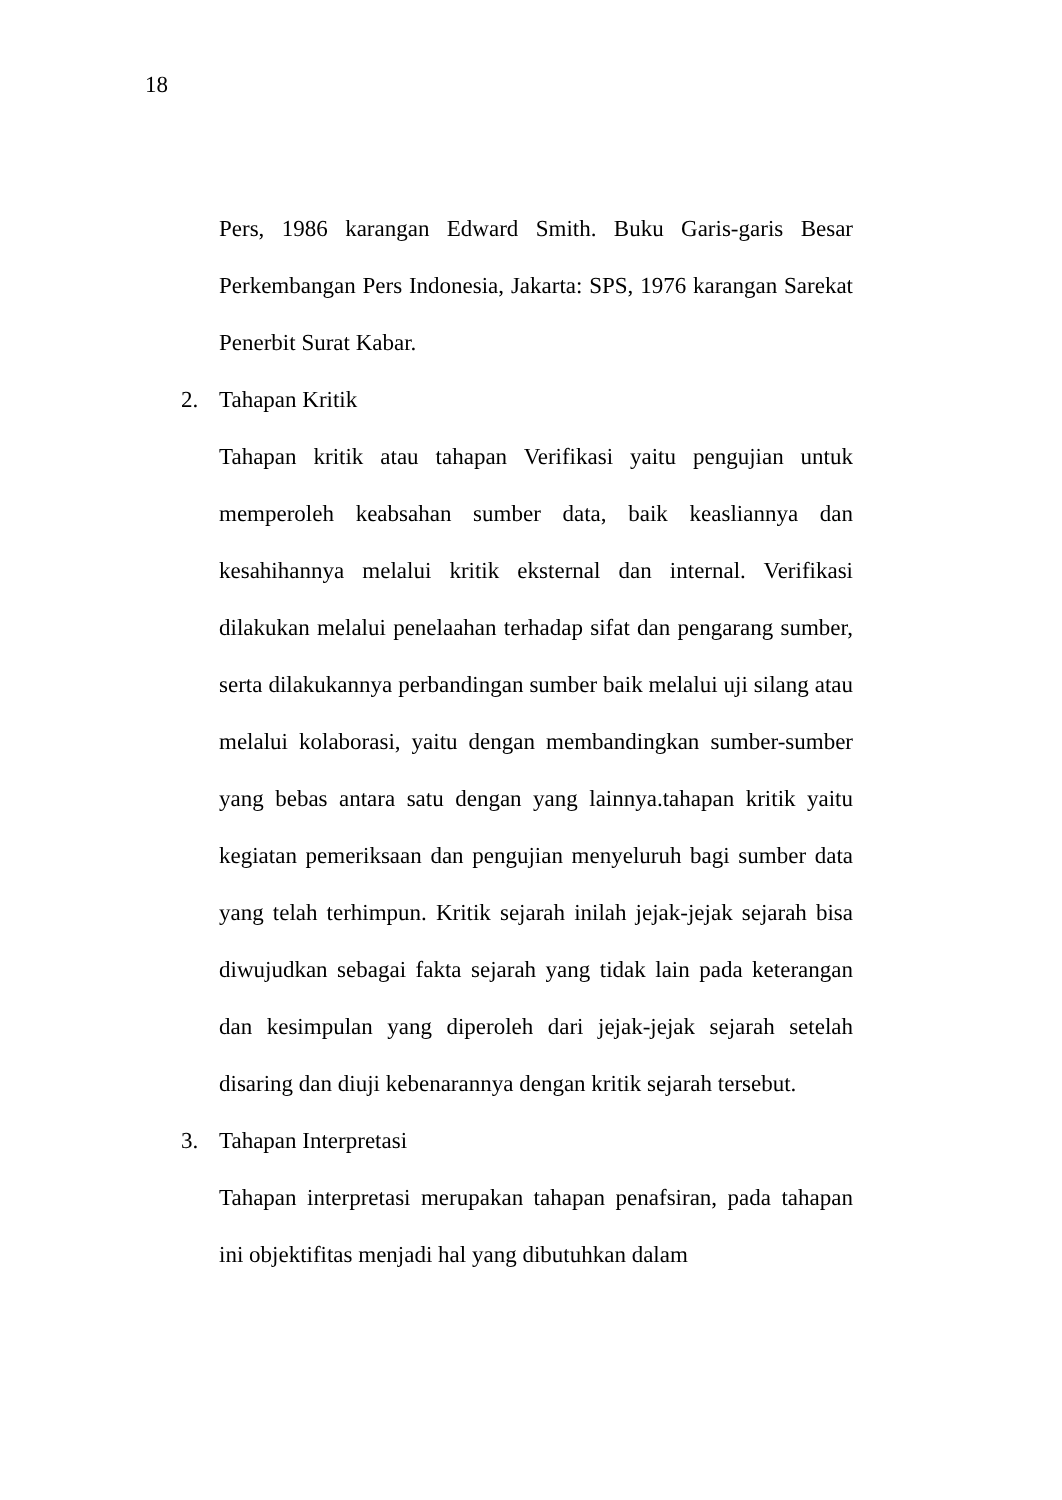18
Pers, 1986 karangan Edward Smith. Buku Garis-garis Besar Perkembangan Pers Indonesia, Jakarta: SPS, 1976 karangan Sarekat Penerbit Surat Kabar.
2. Tahapan Kritik
Tahapan kritik atau tahapan Verifikasi yaitu pengujian untuk memperoleh keabsahan sumber data, baik keasliannya dan kesahihannya melalui kritik eksternal dan internal. Verifikasi dilakukan melalui penelaahan terhadap sifat dan pengarang sumber, serta dilakukannya perbandingan sumber baik melalui uji silang atau melalui kolaborasi, yaitu dengan membandingkan sumber-sumber yang bebas antara satu dengan yang lainnya.tahapan kritik yaitu kegiatan pemeriksaan dan pengujian menyeluruh bagi sumber data yang telah terhimpun. Kritik sejarah inilah jejak-jejak sejarah bisa diwujudkan sebagai fakta sejarah yang tidak lain pada keterangan dan kesimpulan yang diperoleh dari jejak-jejak sejarah setelah disaring dan diuji kebenarannya dengan kritik sejarah tersebut.
3. Tahapan Interpretasi
Tahapan interpretasi merupakan tahapan penafsiran, pada tahapan ini objektifitas menjadi hal yang dibutuhkan dalam